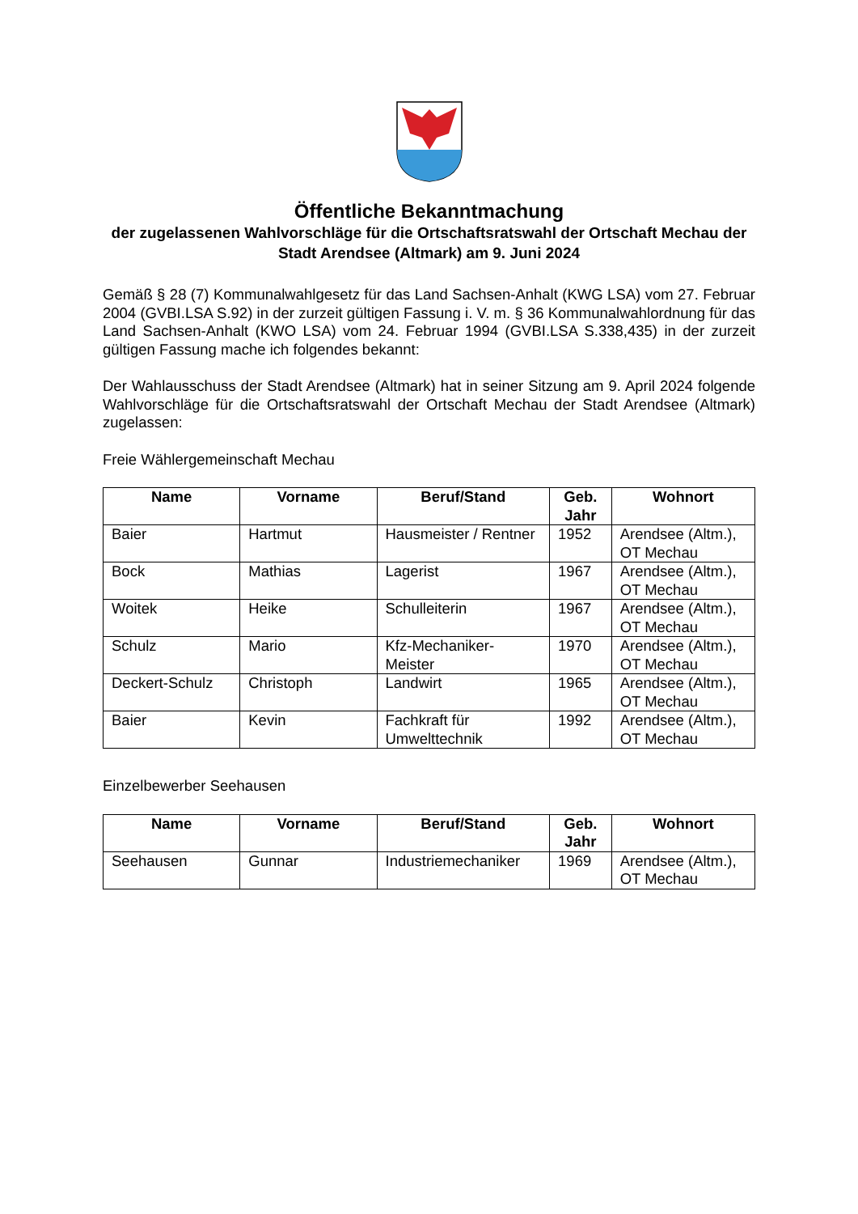Öffentliche Bekanntmachung
der zugelassenen Wahlvorschläge für die Ortschaftsratswahl der Ortschaft Mechau der Stadt Arendsee (Altmark) am 9. Juni 2024
Gemäß § 28 (7) Kommunalwahlgesetz für das Land Sachsen-Anhalt (KWG LSA) vom 27. Februar 2004 (GVBI.LSA S.92) in der zurzeit gültigen Fassung i. V. m. § 36 Kommunalwahlordnung für das Land Sachsen-Anhalt (KWO LSA) vom 24. Februar 1994 (GVBI.LSA S.338,435) in der zurzeit gültigen Fassung mache ich folgendes bekannt:
Der Wahlausschuss der Stadt Arendsee (Altmark) hat in seiner Sitzung am 9. April 2024 folgende Wahlvorschläge für die Ortschaftsratswahl der Ortschaft Mechau der Stadt Arendsee (Altmark) zugelassen:
Freie Wählergemeinschaft Mechau
| Name | Vorname | Beruf/Stand | Geb. Jahr | Wohnort |
| --- | --- | --- | --- | --- |
| Baier | Hartmut | Hausmeister / Rentner | 1952 | Arendsee (Altm.), OT Mechau |
| Bock | Mathias | Lagerist | 1967 | Arendsee (Altm.), OT Mechau |
| Woitek | Heike | Schulleiterin | 1967 | Arendsee (Altm.), OT Mechau |
| Schulz | Mario | Kfz-Mechaniker-Meister | 1970 | Arendsee (Altm.), OT Mechau |
| Deckert-Schulz | Christoph | Landwirt | 1965 | Arendsee (Altm.), OT Mechau |
| Baier | Kevin | Fachkraft für Umwelttechnik | 1992 | Arendsee (Altm.), OT Mechau |
Einzelbewerber Seehausen
| Name | Vorname | Beruf/Stand | Geb. Jahr | Wohnort |
| --- | --- | --- | --- | --- |
| Seehausen | Gunnar | Industriemechaniker | 1969 | Arendsee (Altm.), OT Mechau |